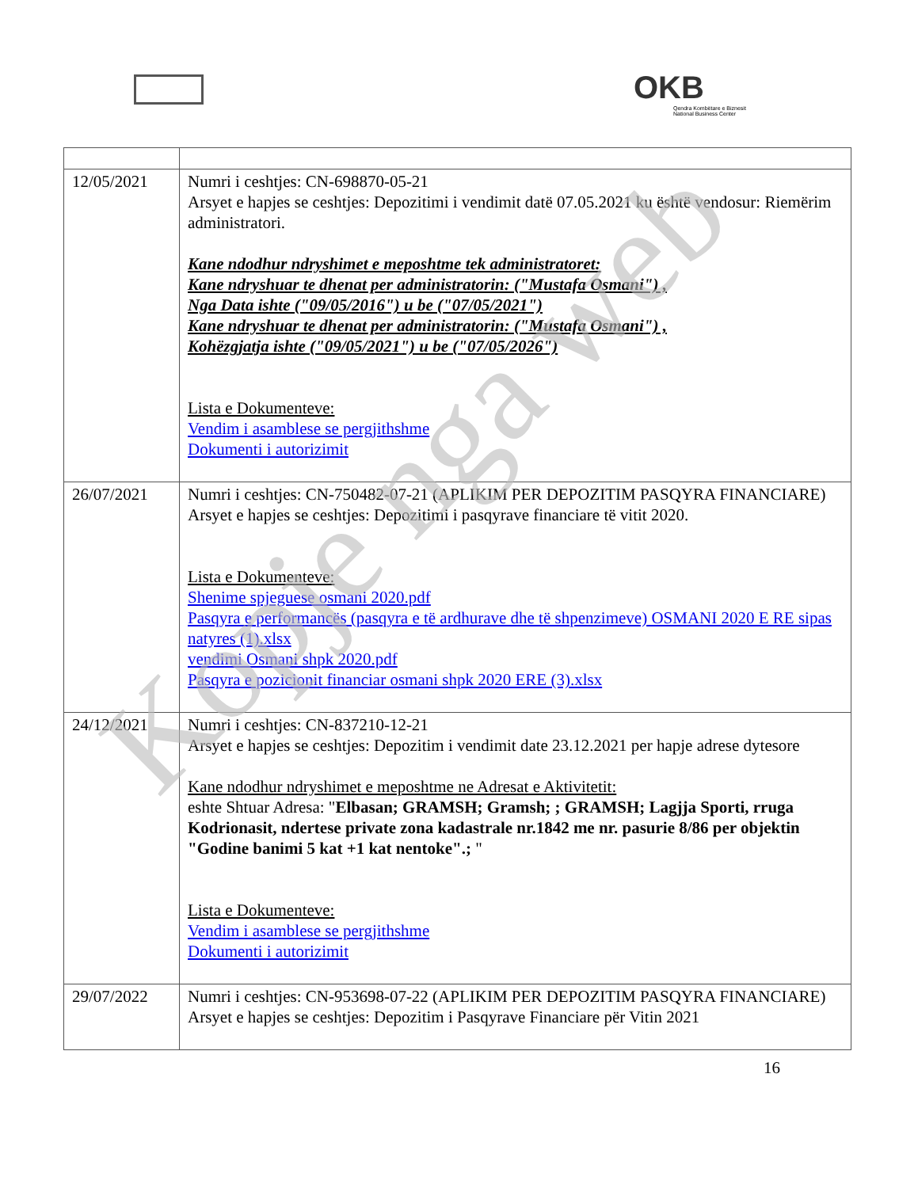OKB
Qendra Kombëtare e Biznesit
National Business Center
| 12/05/2021 | Numri i ceshtjes: CN-698870-05-21 Arsyet e hapjes se ceshtjes: Depozitimi i vendimit datë 07.05.2021 ku është vendosur: Riemërim administratori. Kane ndodhur ndryshimet e meposhtme tek administratoret: Kane ndryshuar te dhenat per administratorin: ("Mustafa Osmani") , Nga Data ishte ("09/05/2016") u be ("07/05/2021") Kane ndryshuar te dhenat per administratorin: ("Mustafa Osmani") , Kohëzgjatja ishte ("09/05/2021") u be ("07/05/2026") Lista e Dokumenteve: Vendim i asamblese se pergjithshme Dokumenti i autorizimit |
| 26/07/2021 | Numri i ceshtjes: CN-750482-07-21 (APLIKIM PER DEPOZITIM PASQYRA FINANCIARE) Arsyet e hapjes se ceshtjes: Depozitimi i pasqyrave financiare të vitit 2020. Lista e Dokumenteve: Shenime spjeguese osmani 2020.pdf Pasqyra e performancës (pasqyra e të ardhurave dhe të shpenzimeve) OSMANI 2020 E RE sipas natyres (1).xlsx vendimi Osmani shpk 2020.pdf Pasqyra e pozicionit financiar osmani shpk 2020 ERE (3).xlsx |
| 24/12/2021 | Numri i ceshtjes: CN-837210-12-21 Arsyet e hapjes se ceshtjes: Depozitim i vendimit date 23.12.2021 per hapje adrese dytesore Kane ndodhur ndryshimet e meposhtme ne Adresat e Aktivitetit: eshte Shtuar Adresa: " Elbasan; GRAMSH; Gramsh; ; GRAMSH; Lagjja Sporti, rruga Kodrionasit, ndertese private zona kadastrale nr.1842 me nr. pasurie 8/86 per objektin "Godine banimi 5 kat +1 kat nentoke".; " Lista e Dokumenteve: Vendim i asamblese se pergjithshme Dokumenti i autorizimit |
| 29/07/2022 | Numri i ceshtjes: CN-953698-07-22 (APLIKIM PER DEPOZITIM PASQYRA FINANCIARE) Arsyet e hapjes se ceshtjes: Depozitim i Pasqyrave Financiare për Vitin 2021 |
16
Kopje nga web